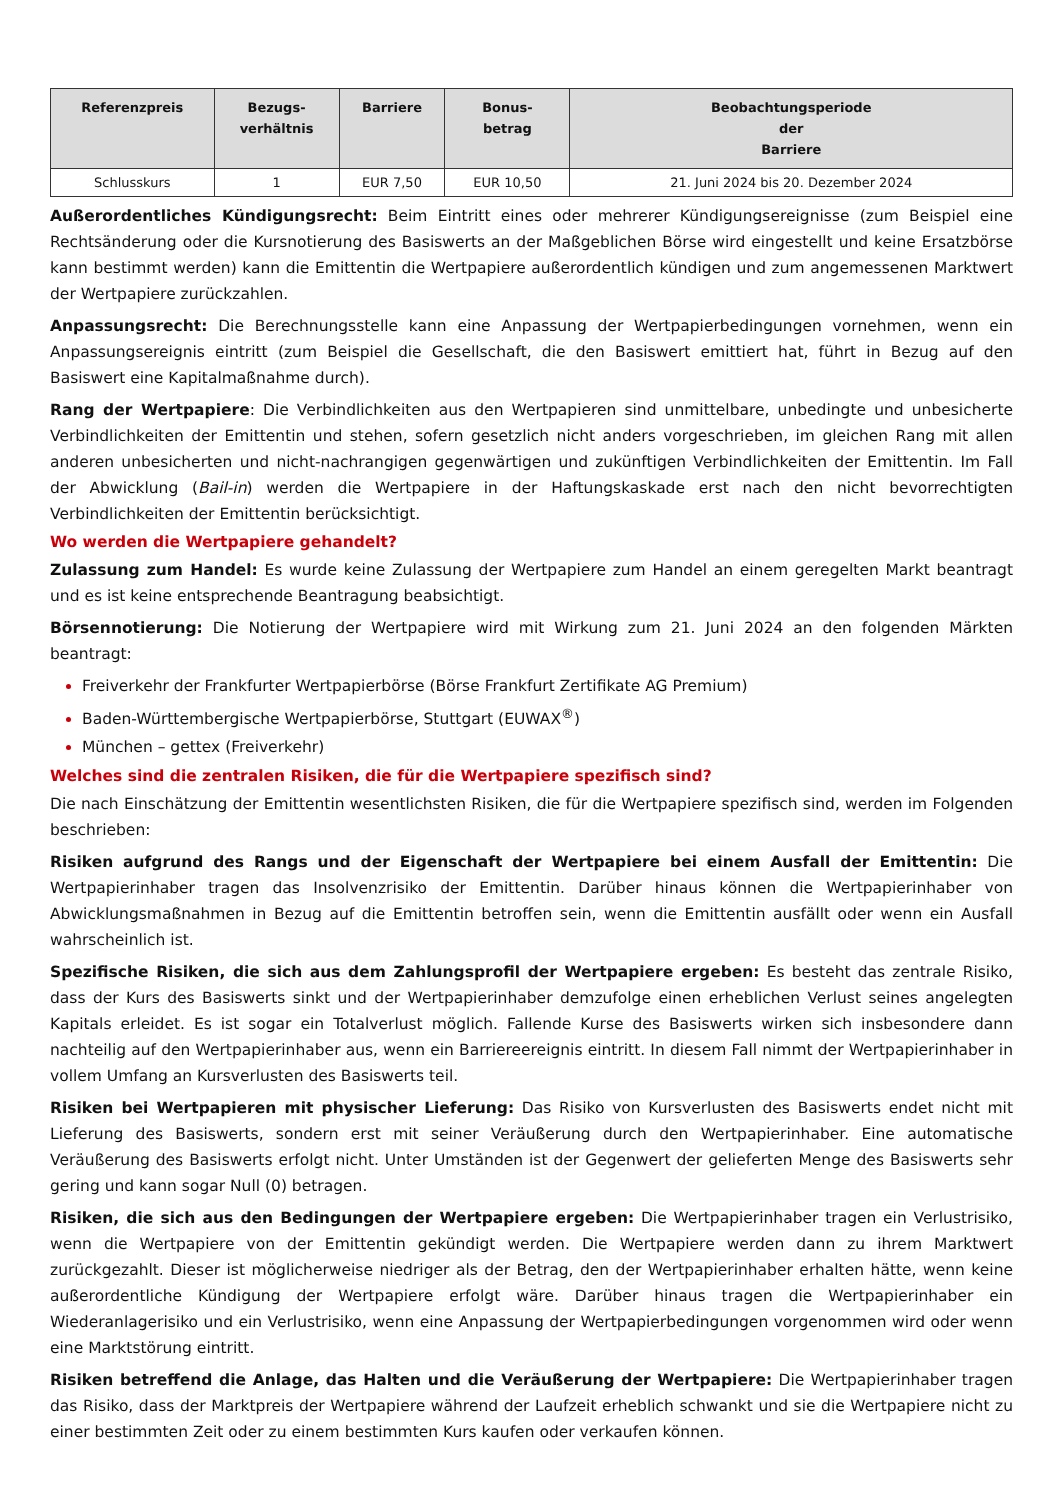| Referenzpreis | Bezugs- verhältnis | Barriere | Bonus- betrag | Beobachtungsperiode der Barriere |
| --- | --- | --- | --- | --- |
| Schlusskurs | 1 | EUR 7,50 | EUR 10,50 | 21. Juni 2024 bis 20. Dezember 2024 |
Außerordentliches Kündigungsrecht: Beim Eintritt eines oder mehrerer Kündigungsereignisse (zum Beispiel eine Rechtsänderung oder die Kursnotierung des Basiswerts an der Maßgeblichen Börse wird eingestellt und keine Ersatzbörse kann bestimmt werden) kann die Emittentin die Wertpapiere außerordentlich kündigen und zum angemessenen Marktwert der Wertpapiere zurückzahlen.
Anpassungsrecht: Die Berechnungsstelle kann eine Anpassung der Wertpapierbedingungen vornehmen, wenn ein Anpassungsereignis eintritt (zum Beispiel die Gesellschaft, die den Basiswert emittiert hat, führt in Bezug auf den Basiswert eine Kapitalmaßnahme durch).
Rang der Wertpapiere: Die Verbindlichkeiten aus den Wertpapieren sind unmittelbare, unbedingte und unbesicherte Verbindlichkeiten der Emittentin und stehen, sofern gesetzlich nicht anders vorgeschrieben, im gleichen Rang mit allen anderen unbesicherten und nicht-nachrangigen gegenwärtigen und zukünftigen Verbindlichkeiten der Emittentin. Im Fall der Abwicklung (Bail-in) werden die Wertpapiere in der Haftungskaskade erst nach den nicht bevorrechtigten Verbindlichkeiten der Emittentin berücksichtigt.
Wo werden die Wertpapiere gehandelt?
Zulassung zum Handel: Es wurde keine Zulassung der Wertpapiere zum Handel an einem geregelten Markt beantragt und es ist keine entsprechende Beantragung beabsichtigt.
Börsennotierung: Die Notierung der Wertpapiere wird mit Wirkung zum 21. Juni 2024 an den folgenden Märkten beantragt:
Freiverkehr der Frankfurter Wertpapierbörse (Börse Frankfurt Zertifikate AG Premium)
Baden-Württembergische Wertpapierbörse, Stuttgart (EUWAX<sup>®</sup>)
München – gettex (Freiverkehr)
Welches sind die zentralen Risiken, die für die Wertpapiere spezifisch sind?
Die nach Einschätzung der Emittentin wesentlichsten Risiken, die für die Wertpapiere spezifisch sind, werden im Folgenden beschrieben:
Risiken aufgrund des Rangs und der Eigenschaft der Wertpapiere bei einem Ausfall der Emittentin: Die Wertpapierinhaber tragen das Insolvenzrisiko der Emittentin. Darüber hinaus können die Wertpapierinhaber von Abwicklungsmaßnahmen in Bezug auf die Emittentin betroffen sein, wenn die Emittentin ausfällt oder wenn ein Ausfall wahrscheinlich ist.
Spezifische Risiken, die sich aus dem Zahlungsprofil der Wertpapiere ergeben: Es besteht das zentrale Risiko, dass der Kurs des Basiswerts sinkt und der Wertpapierinhaber demzufolge einen erheblichen Verlust seines angelegten Kapitals erleidet. Es ist sogar ein Totalverlust möglich. Fallende Kurse des Basiswerts wirken sich insbesondere dann nachteilig auf den Wertpapierinhaber aus, wenn ein Barriereereignis eintritt. In diesem Fall nimmt der Wertpapierinhaber in vollem Umfang an Kursverlusten des Basiswerts teil.
Risiken bei Wertpapieren mit physischer Lieferung: Das Risiko von Kursverlusten des Basiswerts endet nicht mit Lieferung des Basiswerts, sondern erst mit seiner Veräußerung durch den Wertpapierinhaber. Eine automatische Veräußerung des Basiswerts erfolgt nicht. Unter Umständen ist der Gegenwert der gelieferten Menge des Basiswerts sehr gering und kann sogar Null (0) betragen.
Risiken, die sich aus den Bedingungen der Wertpapiere ergeben: Die Wertpapierinhaber tragen ein Verlustrisiko, wenn die Wertpapiere von der Emittentin gekündigt werden. Die Wertpapiere werden dann zu ihrem Marktwert zurückgezahlt. Dieser ist möglicherweise niedriger als der Betrag, den der Wertpapierinhaber erhalten hätte, wenn keine außerordentliche Kündigung der Wertpapiere erfolgt wäre. Darüber hinaus tragen die Wertpapierinhaber ein Wiederanlagerisiko und ein Verlustrisiko, wenn eine Anpassung der Wertpapierbedingungen vorgenommen wird oder wenn eine Marktstörung eintritt.
Risiken betreffend die Anlage, das Halten und die Veräußerung der Wertpapiere: Die Wertpapierinhaber tragen das Risiko, dass der Marktpreis der Wertpapiere während der Laufzeit erheblich schwankt und sie die Wertpapiere nicht zu einer bestimmten Zeit oder zu einem bestimmten Kurs kaufen oder verkaufen können.